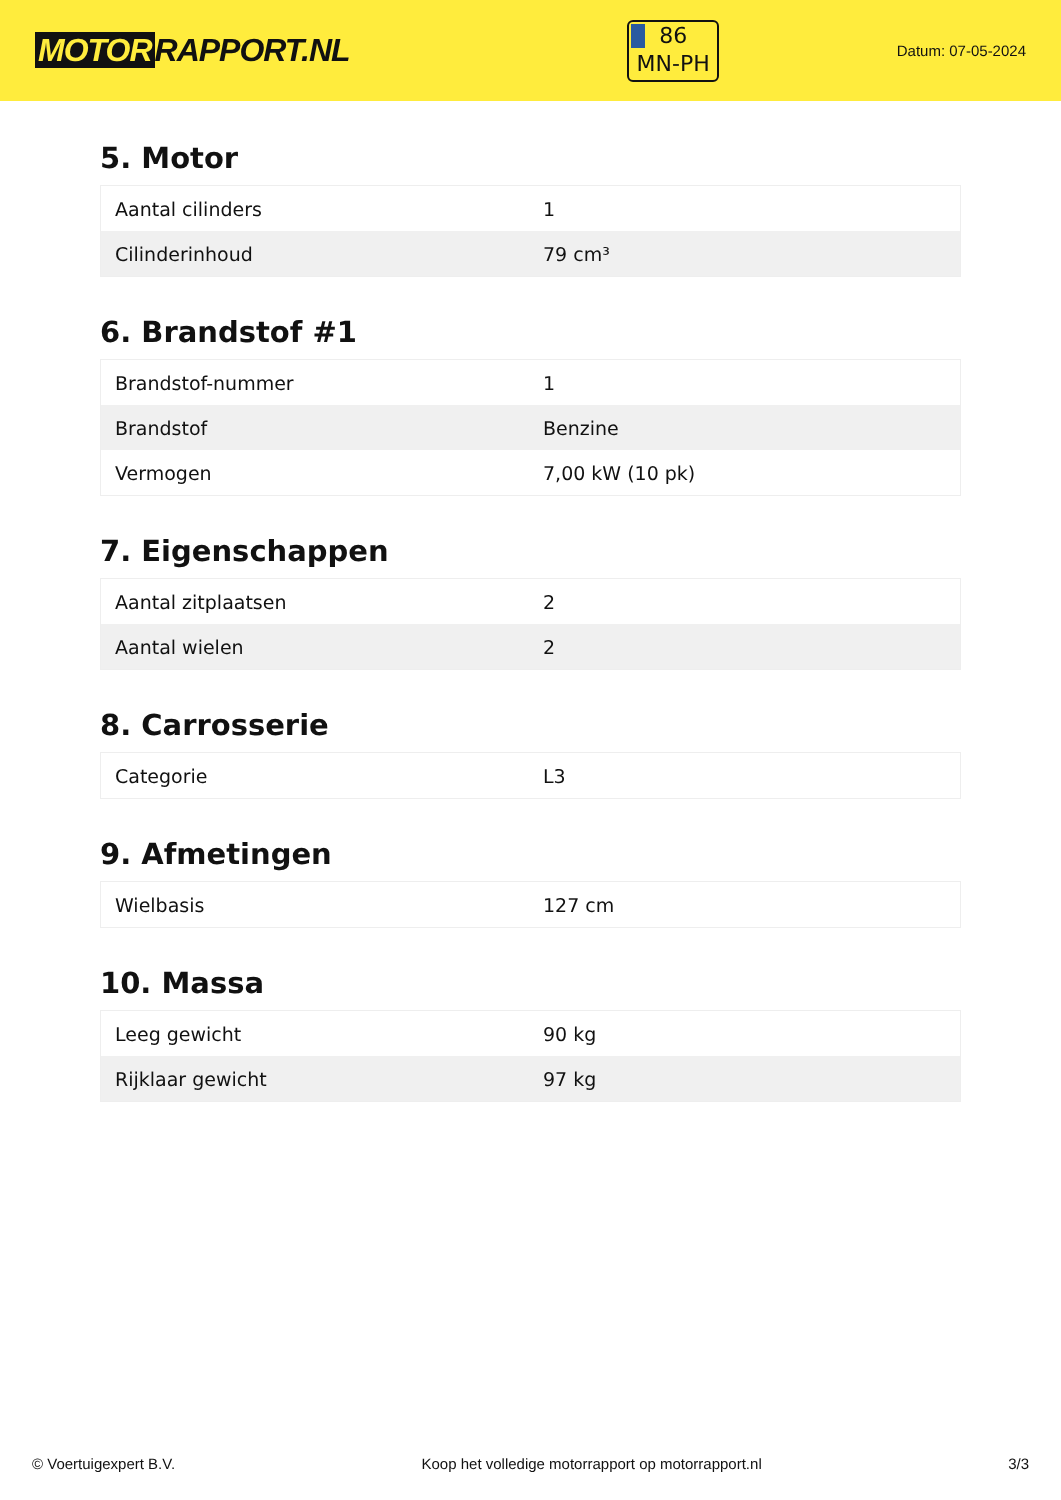MOTOR RAPPORT.NL
86
MN-PH
Datum: 07-05-2024
5. Motor
| Aantal cilinders | 1 |
| Cilinderinhoud | 79 cm³ |
6. Brandstof #1
| Brandstof-nummer | 1 |
| Brandstof | Benzine |
| Vermogen | 7,00 kW (10 pk) |
7. Eigenschappen
| Aantal zitplaatsen | 2 |
| Aantal wielen | 2 |
8. Carrosserie
| Categorie | L3 |
9. Afmetingen
| Wielbasis | 127 cm |
10. Massa
| Leeg gewicht | 90 kg |
| Rijklaar gewicht | 97 kg |
© Voertuigexpert B.V. Koop het volledige motorrapport op motorrapport.nl 3/3